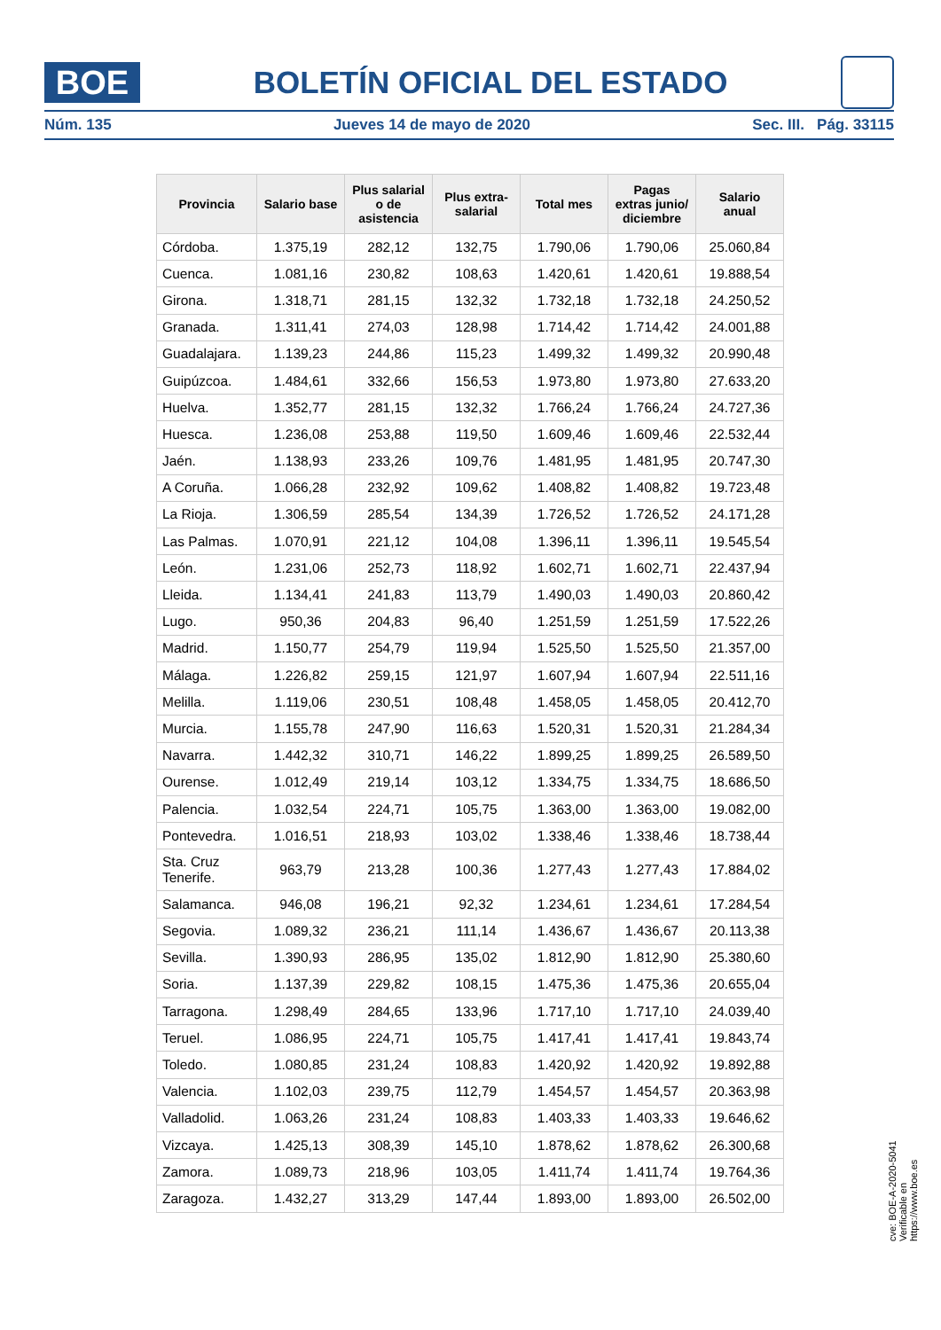BOE
BOLETÍN OFICIAL DEL ESTADO
Núm. 135 Jueves 14 de mayo de 2020 Sec. III. Pág. 33115
| Provincia | Salario base | Plus salarial o de asistencia | Plus extra-salarial | Total mes | Pagas extras junio/ diciembre | Salario anual |
| --- | --- | --- | --- | --- | --- | --- |
| Córdoba. | 1.375,19 | 282,12 | 132,75 | 1.790,06 | 1.790,06 | 25.060,84 |
| Cuenca. | 1.081,16 | 230,82 | 108,63 | 1.420,61 | 1.420,61 | 19.888,54 |
| Girona. | 1.318,71 | 281,15 | 132,32 | 1.732,18 | 1.732,18 | 24.250,52 |
| Granada. | 1.311,41 | 274,03 | 128,98 | 1.714,42 | 1.714,42 | 24.001,88 |
| Guadalajara. | 1.139,23 | 244,86 | 115,23 | 1.499,32 | 1.499,32 | 20.990,48 |
| Guipúzcoa. | 1.484,61 | 332,66 | 156,53 | 1.973,80 | 1.973,80 | 27.633,20 |
| Huelva. | 1.352,77 | 281,15 | 132,32 | 1.766,24 | 1.766,24 | 24.727,36 |
| Huesca. | 1.236,08 | 253,88 | 119,50 | 1.609,46 | 1.609,46 | 22.532,44 |
| Jaén. | 1.138,93 | 233,26 | 109,76 | 1.481,95 | 1.481,95 | 20.747,30 |
| A Coruña. | 1.066,28 | 232,92 | 109,62 | 1.408,82 | 1.408,82 | 19.723,48 |
| La Rioja. | 1.306,59 | 285,54 | 134,39 | 1.726,52 | 1.726,52 | 24.171,28 |
| Las Palmas. | 1.070,91 | 221,12 | 104,08 | 1.396,11 | 1.396,11 | 19.545,54 |
| León. | 1.231,06 | 252,73 | 118,92 | 1.602,71 | 1.602,71 | 22.437,94 |
| Lleida. | 1.134,41 | 241,83 | 113,79 | 1.490,03 | 1.490,03 | 20.860,42 |
| Lugo. | 950,36 | 204,83 | 96,40 | 1.251,59 | 1.251,59 | 17.522,26 |
| Madrid. | 1.150,77 | 254,79 | 119,94 | 1.525,50 | 1.525,50 | 21.357,00 |
| Málaga. | 1.226,82 | 259,15 | 121,97 | 1.607,94 | 1.607,94 | 22.511,16 |
| Melilla. | 1.119,06 | 230,51 | 108,48 | 1.458,05 | 1.458,05 | 20.412,70 |
| Murcia. | 1.155,78 | 247,90 | 116,63 | 1.520,31 | 1.520,31 | 21.284,34 |
| Navarra. | 1.442,32 | 310,71 | 146,22 | 1.899,25 | 1.899,25 | 26.589,50 |
| Ourense. | 1.012,49 | 219,14 | 103,12 | 1.334,75 | 1.334,75 | 18.686,50 |
| Palencia. | 1.032,54 | 224,71 | 105,75 | 1.363,00 | 1.363,00 | 19.082,00 |
| Pontevedra. | 1.016,51 | 218,93 | 103,02 | 1.338,46 | 1.338,46 | 18.738,44 |
| Sta. Cruz Tenerife. | 963,79 | 213,28 | 100,36 | 1.277,43 | 1.277,43 | 17.884,02 |
| Salamanca. | 946,08 | 196,21 | 92,32 | 1.234,61 | 1.234,61 | 17.284,54 |
| Segovia. | 1.089,32 | 236,21 | 111,14 | 1.436,67 | 1.436,67 | 20.113,38 |
| Sevilla. | 1.390,93 | 286,95 | 135,02 | 1.812,90 | 1.812,90 | 25.380,60 |
| Soria. | 1.137,39 | 229,82 | 108,15 | 1.475,36 | 1.475,36 | 20.655,04 |
| Tarragona. | 1.298,49 | 284,65 | 133,96 | 1.717,10 | 1.717,10 | 24.039,40 |
| Teruel. | 1.086,95 | 224,71 | 105,75 | 1.417,41 | 1.417,41 | 19.843,74 |
| Toledo. | 1.080,85 | 231,24 | 108,83 | 1.420,92 | 1.420,92 | 19.892,88 |
| Valencia. | 1.102,03 | 239,75 | 112,79 | 1.454,57 | 1.454,57 | 20.363,98 |
| Valladolid. | 1.063,26 | 231,24 | 108,83 | 1.403,33 | 1.403,33 | 19.646,62 |
| Vizcaya. | 1.425,13 | 308,39 | 145,10 | 1.878,62 | 1.878,62 | 26.300,68 |
| Zamora. | 1.089,73 | 218,96 | 103,05 | 1.411,74 | 1.411,74 | 19.764,36 |
| Zaragoza. | 1.432,27 | 313,29 | 147,44 | 1.893,00 | 1.893,00 | 26.502,00 |
cve: BOE-A-2020-5041
Verificable en https://www.boe.es